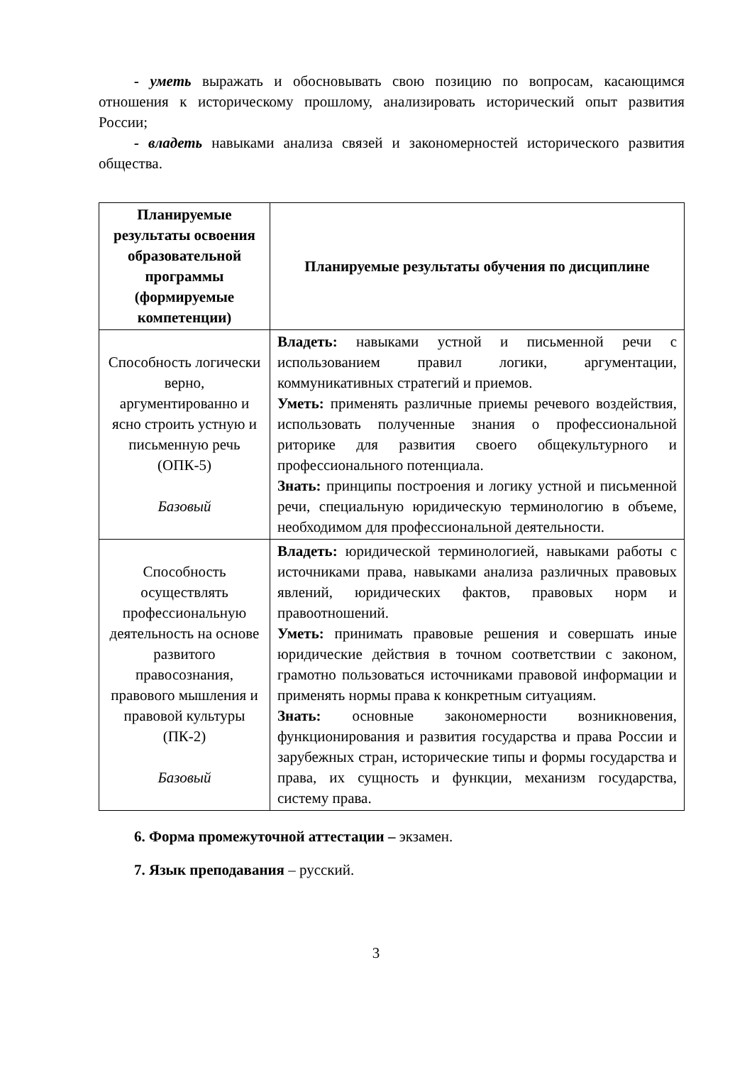- уметь выражать и обосновывать свою позицию по вопросам, касающимся отношения к историческому прошлому, анализировать исторический опыт развития России;
- владеть навыками анализа связей и закономерностей исторического развития общества.
| Планируемые результаты освоения образовательной программы (формируемые компетенции) | Планируемые результаты обучения по дисциплине |
| --- | --- |
| Способность логически верно, аргументированно и ясно строить устную и письменную речь (ОПК-5) Базовый | Владеть: навыками устной и письменной речи с использованием правил логики, аргументации, коммуникативных стратегий и приемов. Уметь: применять различные приемы речевого воздействия, использовать полученные знания о профессиональной риторике для развития своего общекультурного и профессионального потенциала. Знать: принципы построения и логику устной и письменной речи, специальную юридическую терминологию в объеме, необходимом для профессиональной деятельности. |
| Способность осуществлять профессиональную деятельность на основе развитого правосознания, правового мышления и правовой культуры (ПК-2) Базовый | Владеть: юридической терминологией, навыками работы с источниками права, навыками анализа различных правовых явлений, юридических фактов, правовых норм и правоотношений. Уметь: принимать правовые решения и совершать иные юридические действия в точном соответствии с законом, грамотно пользоваться источниками правовой информации и применять нормы права к конкретным ситуациям. Знать: основные закономерности возникновения, функционирования и развития государства и права России и зарубежных стран, исторические типы и формы государства и права, их сущность и функции, механизм государства, систему права. |
6. Форма промежуточной аттестации – экзамен.
7. Язык преподавания – русский.
3